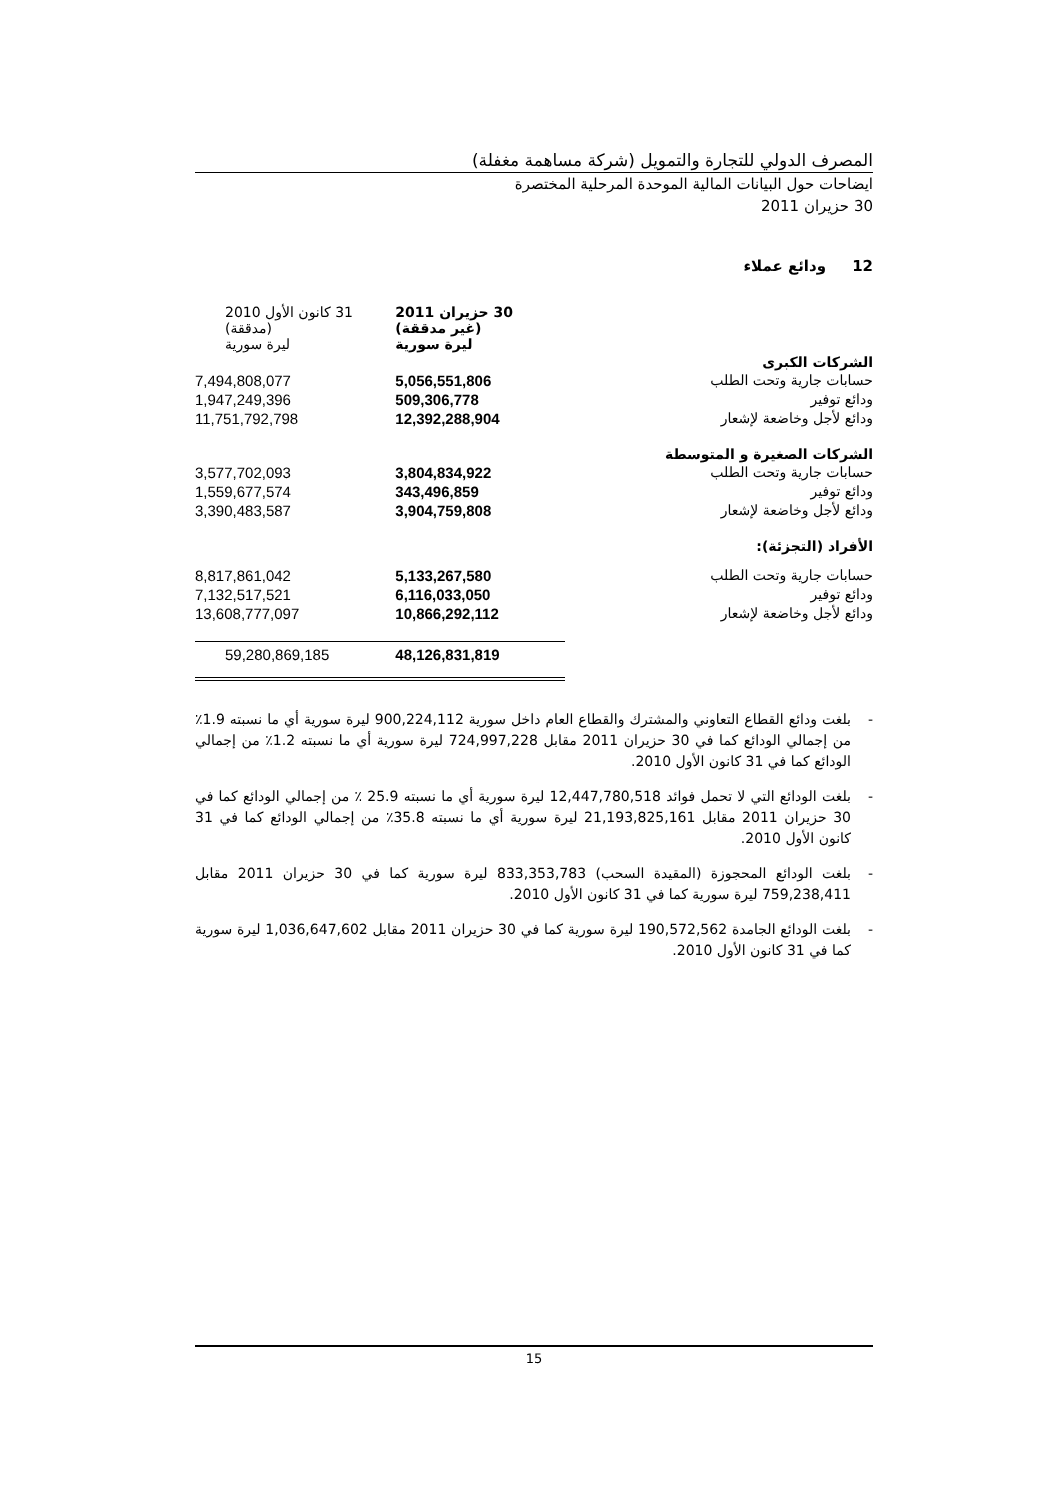المصرف الدولي للتجارة والتمويل (شركة مساهمة مغفلة)
ايضاحات حول البيانات المالية الموحدة المرحلية المختصرة
30 حزيران 2011
12 ودائع عملاء
| | 30 حزيران 2011 (غير مدققة) ليرة سورية | 31 كانون الأول 2010 (مدققة) ليرة سورية |
| الشركات الكبرى | | |
| حسابات جارية وتحت الطلب | 5,056,551,806 | 7,494,808,077 |
| ودائع توفير | 509,306,778 | 1,947,249,396 |
| ودائع لأجل وخاضعة لإشعار | 12,392,288,904 | 11,751,792,798 |
| الشركات الصغيرة و المتوسطة | | |
| حسابات جارية وتحت الطلب | 3,804,834,922 | 3,577,702,093 |
| ودائع توفير | 343,496,859 | 1,559,677,574 |
| ودائع لأجل وخاضعة لإشعار | 3,904,759,808 | 3,390,483,587 |
| الأفراد (التجزئة): | | |
| حسابات جارية وتحت الطلب | 5,133,267,580 | 8,817,861,042 |
| ودائع توفير | 6,116,033,050 | 7,132,517,521 |
| ودائع لأجل وخاضعة لإشعار | 10,866,292,112 | 13,608,777,097 |
| | 48,126,831,819 | 59,280,869,185 |
- بلغت ودائع القطاع التعاوني والمشترك والقطاع العام داخل سورية 900,224,112 ليرة سورية أي ما نسبته 1.9٪ من إجمالي الودائع كما في 30 حزيران 2011 مقابل 724,997,228 ليرة سورية أي ما نسبته 1.2٪ من إجمالي الودائع كما في 31 كانون الأول 2010.
- بلغت الودائع التي لا تحمل فوائد 12,447,780,518 ليرة سورية أي ما نسبته 25.9 ٪ من إجمالي الودائع كما في 30 حزيران 2011 مقابل 21,193,825,161 ليرة سورية أي ما نسبته 35.8٪ من إجمالي الودائع كما في 31 كانون الأول 2010.
- بلغت الودائع المحجوزة (المقيدة السحب) 833,353,783 ليرة سورية كما في 30 حزيران 2011 مقابل 759,238,411 ليرة سورية كما في 31 كانون الأول 2010.
- بلغت الودائع الجامدة 190,572,562 ليرة سورية كما في 30 حزيران 2011 مقابل 1,036,647,602 ليرة سورية كما في 31 كانون الأول 2010.
15